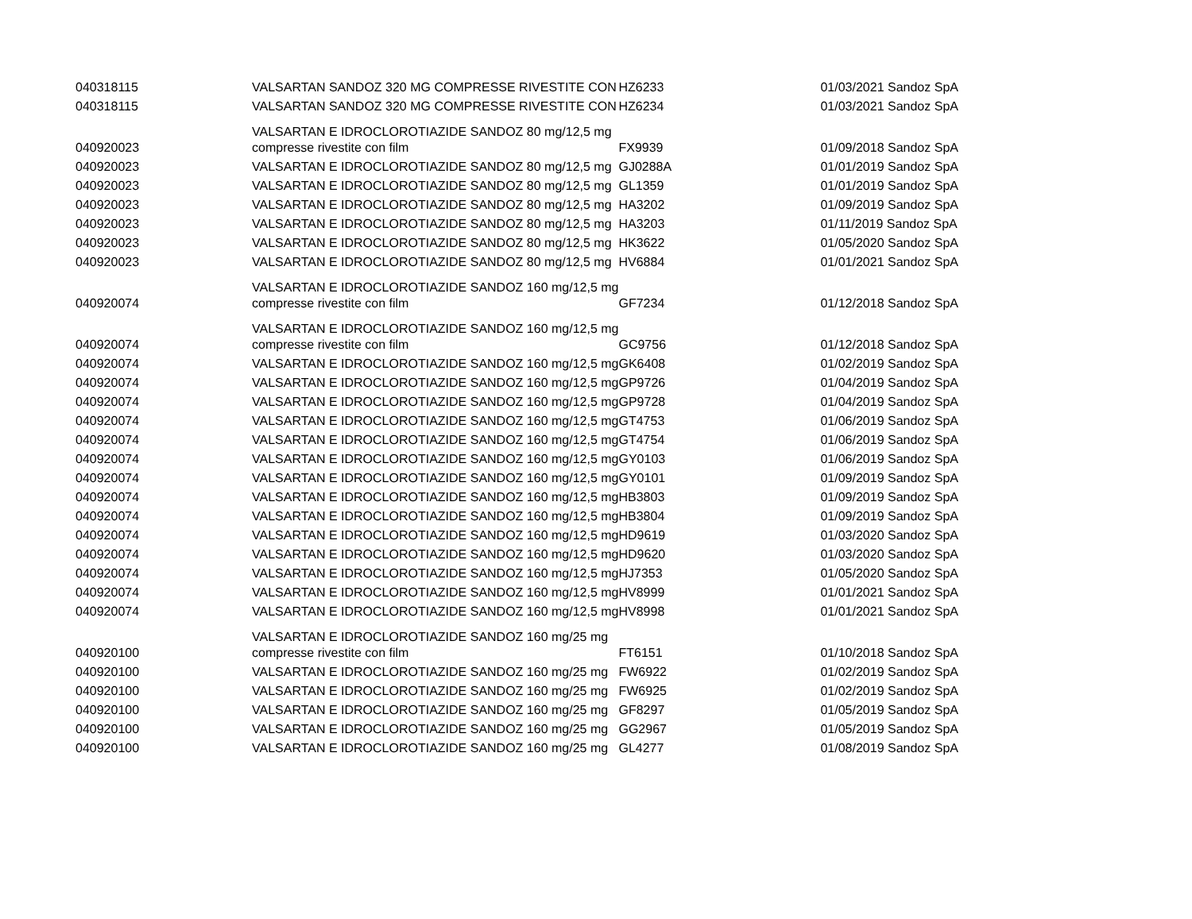| 040318115 | VALSARTAN SANDOZ 320 MG COMPRESSE RIVESTITE CON | HZ6233 | 01/03/2021 Sandoz SpA |
| 040318115 | VALSARTAN SANDOZ 320 MG COMPRESSE RIVESTITE CON | HZ6234 | 01/03/2021 Sandoz SpA |
| 040920023 | VALSARTAN E IDROCLOROTIAZIDE SANDOZ 80 mg/12,5 mg compresse rivestite con film | FX9939 | 01/09/2018 Sandoz SpA |
| 040920023 | VALSARTAN E IDROCLOROTIAZIDE SANDOZ 80 mg/12,5 mg | GJ0288A | 01/01/2019 Sandoz SpA |
| 040920023 | VALSARTAN E IDROCLOROTIAZIDE SANDOZ 80 mg/12,5 mg | GL1359 | 01/01/2019 Sandoz SpA |
| 040920023 | VALSARTAN E IDROCLOROTIAZIDE SANDOZ 80 mg/12,5 mg | HA3202 | 01/09/2019 Sandoz SpA |
| 040920023 | VALSARTAN E IDROCLOROTIAZIDE SANDOZ 80 mg/12,5 mg | HA3203 | 01/11/2019 Sandoz SpA |
| 040920023 | VALSARTAN E IDROCLOROTIAZIDE SANDOZ 80 mg/12,5 mg | HK3622 | 01/05/2020 Sandoz SpA |
| 040920023 | VALSARTAN E IDROCLOROTIAZIDE SANDOZ 80 mg/12,5 mg | HV6884 | 01/01/2021 Sandoz SpA |
| 040920074 | VALSARTAN E IDROCLOROTIAZIDE SANDOZ 160 mg/12,5 mg compresse rivestite con film | GF7234 | 01/12/2018 Sandoz SpA |
| 040920074 | VALSARTAN E IDROCLOROTIAZIDE SANDOZ 160 mg/12,5 mg compresse rivestite con film | GC9756 | 01/12/2018 Sandoz SpA |
| 040920074 | VALSARTAN E IDROCLOROTIAZIDE SANDOZ 160 mg/12,5 mg | GK6408 | 01/02/2019 Sandoz SpA |
| 040920074 | VALSARTAN E IDROCLOROTIAZIDE SANDOZ 160 mg/12,5 mg | GP9726 | 01/04/2019 Sandoz SpA |
| 040920074 | VALSARTAN E IDROCLOROTIAZIDE SANDOZ 160 mg/12,5 mg | GP9728 | 01/04/2019 Sandoz SpA |
| 040920074 | VALSARTAN E IDROCLOROTIAZIDE SANDOZ 160 mg/12,5 mg | GT4753 | 01/06/2019 Sandoz SpA |
| 040920074 | VALSARTAN E IDROCLOROTIAZIDE SANDOZ 160 mg/12,5 mg | GT4754 | 01/06/2019 Sandoz SpA |
| 040920074 | VALSARTAN E IDROCLOROTIAZIDE SANDOZ 160 mg/12,5 mg | GY0103 | 01/06/2019 Sandoz SpA |
| 040920074 | VALSARTAN E IDROCLOROTIAZIDE SANDOZ 160 mg/12,5 mg | GY0101 | 01/09/2019 Sandoz SpA |
| 040920074 | VALSARTAN E IDROCLOROTIAZIDE SANDOZ 160 mg/12,5 mg | HB3803 | 01/09/2019 Sandoz SpA |
| 040920074 | VALSARTAN E IDROCLOROTIAZIDE SANDOZ 160 mg/12,5 mg | HB3804 | 01/09/2019 Sandoz SpA |
| 040920074 | VALSARTAN E IDROCLOROTIAZIDE SANDOZ 160 mg/12,5 mg | HD9619 | 01/03/2020 Sandoz SpA |
| 040920074 | VALSARTAN E IDROCLOROTIAZIDE SANDOZ 160 mg/12,5 mg | HD9620 | 01/03/2020 Sandoz SpA |
| 040920074 | VALSARTAN E IDROCLOROTIAZIDE SANDOZ 160 mg/12,5 mg | HJ7353 | 01/05/2020 Sandoz SpA |
| 040920074 | VALSARTAN E IDROCLOROTIAZIDE SANDOZ 160 mg/12,5 mg | HV8999 | 01/01/2021 Sandoz SpA |
| 040920074 | VALSARTAN E IDROCLOROTIAZIDE SANDOZ 160 mg/12,5 mg | HV8998 | 01/01/2021 Sandoz SpA |
| 040920100 | VALSARTAN E IDROCLOROTIAZIDE SANDOZ 160 mg/25 mg compresse rivestite con film | FT6151 | 01/10/2018 Sandoz SpA |
| 040920100 | VALSARTAN E IDROCLOROTIAZIDE SANDOZ 160 mg/25 mg | FW6922 | 01/02/2019 Sandoz SpA |
| 040920100 | VALSARTAN E IDROCLOROTIAZIDE SANDOZ 160 mg/25 mg | FW6925 | 01/02/2019 Sandoz SpA |
| 040920100 | VALSARTAN E IDROCLOROTIAZIDE SANDOZ 160 mg/25 mg | GF8297 | 01/05/2019 Sandoz SpA |
| 040920100 | VALSARTAN E IDROCLOROTIAZIDE SANDOZ 160 mg/25 mg | GG2967 | 01/05/2019 Sandoz SpA |
| 040920100 | VALSARTAN E IDROCLOROTIAZIDE SANDOZ 160 mg/25 mg | GL4277 | 01/08/2019 Sandoz SpA |